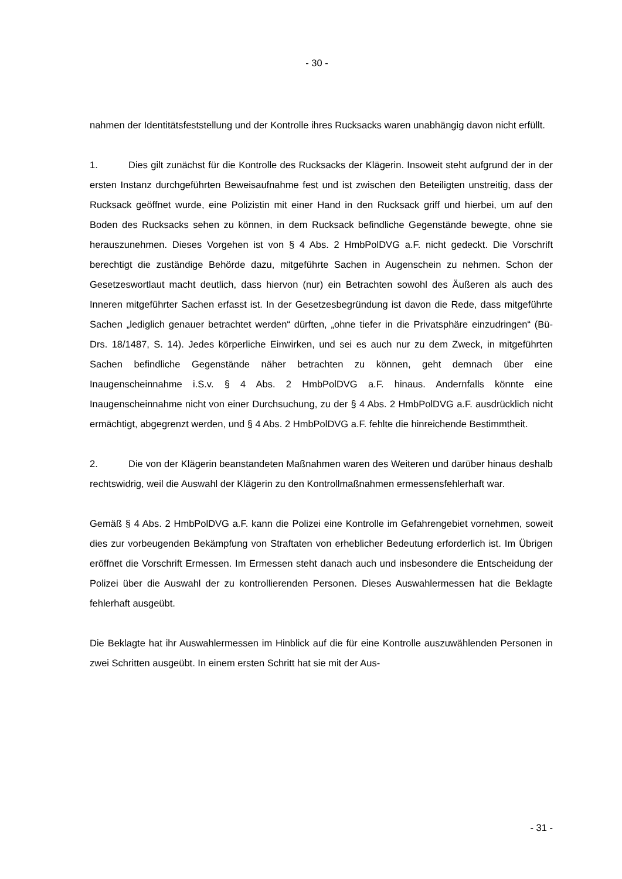- 30 -
nahmen der Identitätsfeststellung und der Kontrolle ihres Rucksacks waren unabhängig davon nicht erfüllt.
1. Dies gilt zunächst für die Kontrolle des Rucksacks der Klägerin. Insoweit steht aufgrund der in der ersten Instanz durchgeführten Beweisaufnahme fest und ist zwischen den Beteiligten unstreitig, dass der Rucksack geöffnet wurde, eine Polizistin mit einer Hand in den Rucksack griff und hierbei, um auf den Boden des Rucksacks sehen zu können, in dem Rucksack befindliche Gegenstände bewegte, ohne sie herauszunehmen. Dieses Vorgehen ist von § 4 Abs. 2 HmbPolDVG a.F. nicht gedeckt. Die Vorschrift berechtigt die zuständige Behörde dazu, mitgeführte Sachen in Augenschein zu nehmen. Schon der Gesetzeswortlaut macht deutlich, dass hiervon (nur) ein Betrachten sowohl des Äußeren als auch des Inneren mitgeführter Sachen erfasst ist. In der Gesetzesbegründung ist davon die Rede, dass mitgeführte Sachen „lediglich genauer betrachtet werden“ dürften, „ohne tiefer in die Privatsphäre einzudringen“ (Bü-Drs. 18/1487, S. 14). Jedes körperliche Einwirken, und sei es auch nur zu dem Zweck, in mitgeführten Sachen befindliche Gegenstände näher betrachten zu können, geht demnach über eine Inaugenscheinnahme i.S.v. § 4 Abs. 2 HmbPolDVG a.F. hinaus. Andernfalls könnte eine Inaugenscheinnahme nicht von einer Durchsuchung, zu der § 4 Abs. 2 HmbPolDVG a.F. ausdrücklich nicht ermächtigt, abgegrenzt werden, und § 4 Abs. 2 HmbPolDVG a.F. fehlte die hinreichende Bestimmtheit.
2. Die von der Klägerin beanstandeten Maßnahmen waren des Weiteren und darüber hinaus deshalb rechtswidrig, weil die Auswahl der Klägerin zu den Kontrollmaßnahmen ermessensfehlerhaft war.
Gemäß § 4 Abs. 2 HmbPolDVG a.F. kann die Polizei eine Kontrolle im Gefahrengebiet vornehmen, soweit dies zur vorbeugenden Bekämpfung von Straftaten von erheblicher Bedeutung erforderlich ist. Im Übrigen eröffnet die Vorschrift Ermessen. Im Ermessen steht danach auch und insbesondere die Entscheidung der Polizei über die Auswahl der zu kontrollierenden Personen. Dieses Auswahlermessen hat die Beklagte fehlerhaft ausgeübt.
Die Beklagte hat ihr Auswahlermessen im Hinblick auf die für eine Kontrolle auszuwählenden Personen in zwei Schritten ausgeübt. In einem ersten Schritt hat sie mit der Aus-
- 31 -